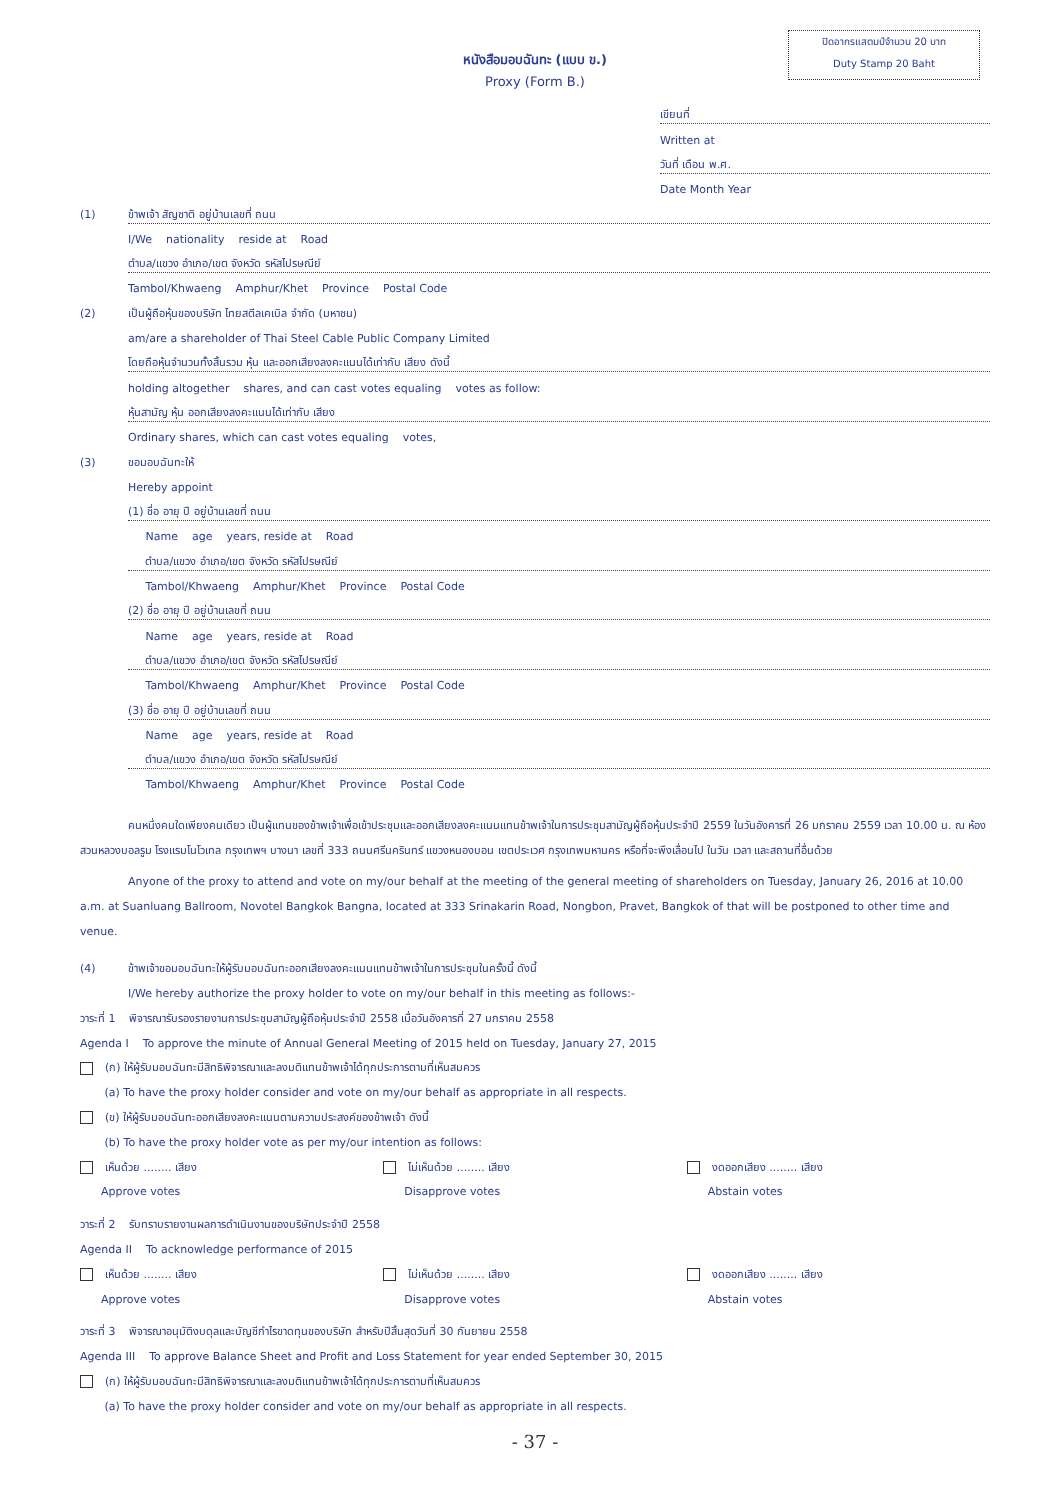ปิดอากรแสตมป์จำนวน 20 บาท
Duty Stamp 20 Baht
หนังสือมอบฉันทะ (แบบ ข.)
Proxy (Form B.)
เขียนที่
Written at
วันที่ เดือน พ.ศ.
Date Month Year
(1) ข้าพเจ้า สัญชาติ อยู่บ้านเลขที่ ถนน
I/We nationality reside at Road
ตำบล/แขวง อำเภอ/เขต จังหวัด รหัสไปรษณีย์
Tambol/Khwaeng Amphur/Khet Province Postal Code
(2) เป็นผู้ถือหุ้นของบริษัท ไทยสตีลเคเบิล จำกัด (มหาชน)
am/are a shareholder of Thai Steel Cable Public Company Limited
โดยถือหุ้นจำนวนทั้งสิ้นรวม หุ้น และออกเสียงลงคะแนนได้เท่ากับ เสียง ดังนี้
holding altogether shares, and can cast votes equaling votes as follow:
หุ้นสามัญ หุ้น ออกเสียงลงคะแนนได้เท่ากับ เสียง
Ordinary shares, which can cast votes equaling votes,
(3) ขอมอบฉันทะให้
Hereby appoint
(1) ชื่อ อายุ ปี อยู่บ้านเลขที่ ถนน
Name age years, reside at Road
ตำบล/แขวง อำเภอ/เขต จังหวัด รหัสไปรษณีย์
Tambol/Khwaeng Amphur/Khet Province Postal Code
(2) ชื่อ อายุ ปี อยู่บ้านเลขที่ ถนน
Name age years, reside at Road
ตำบล/แขวง อำเภอ/เขต จังหวัด รหัสไปรษณีย์
Tambol/Khwaeng Amphur/Khet Province Postal Code
(3) ชื่อ อายุ ปี อยู่บ้านเลขที่ ถนน
Name age years, reside at Road
ตำบล/แขวง อำเภอ/เขต จังหวัด รหัสไปรษณีย์
Tambol/Khwaeng Amphur/Khet Province Postal Code
คนหนึ่งคนใดเพียงคนเดียว เป็นผู้แทนของข้าพเจ้าเพื่อเข้าประชุมและออกเสียงลงคะแนนแทนข้าพเจ้าในการประชุมสามัญผู้ถือหุ้นประจำปี 2559 ในวันอังคารที่ 26 มกราคม 2559 เวลา 10.00 น. ณ ห้องสวนหลวงบอลรูม โรงแรมโนโวเทล กรุงเทพฯ บางนา เลขที่ 333 ถนนศรีนครินทร์ แขวงหนองบอน เขตประเวศ กรุงเทพมหานคร หรือที่จะพึงเลื่อนไป ในวัน เวลา และสถานที่อื่นด้วย
Anyone of the proxy to attend and vote on my/our behalf at the meeting of the general meeting of shareholders on Tuesday, January 26, 2016 at 10.00 a.m. at Suanluang Ballroom, Novotel Bangkok Bangna, located at 333 Srinakarin Road, Nongbon, Pravet, Bangkok of that will be postponed to other time and venue.
(4) ข้าพเจ้าขอมอบฉันทะให้ผู้รับมอบฉันทะออกเสียงลงคะแนนแทนข้าพเจ้าในการประชุมในครั้งนี้ ดังนี้
I/We hereby authorize the proxy holder to vote on my/our behalf in this meeting as follows:-
วาระที่ 1 พิจารณารับรองรายงานการประชุมสามัญผู้ถือหุ้นประจำปี 2558 เมื่อวันอังคารที่ 27 มกราคม 2558
Agenda I To approve the minute of Annual General Meeting of 2015 held on Tuesday, January 27, 2015
(ก) ให้ผู้รับมอบฉันทะมีสิทธิพิจารณาและลงมติแทนข้าพเจ้าได้ทุกประการตามที่เห็นสมควร
(a) To have the proxy holder consider and vote on my/our behalf as appropriate in all respects.
(ข) ให้ผู้รับมอบฉันทะออกเสียงลงคะแนนตามความประสงค์ของข้าพเจ้า ดังนี้
(b) To have the proxy holder vote as per my/our intention as follows:
เห็นด้วย ........ เสียง ไม่เห็นด้วย ........ เสียง งดออกเสียง ........ เสียง
Approve votes Disapprove votes Abstain votes
วาระที่ 2 รับทราบรายงานผลการดำเนินงานของบริษัทประจำปี 2558
Agenda II To acknowledge performance of 2015
เห็นด้วย ........ เสียง ไม่เห็นด้วย ........ เสียง งดออกเสียง ........ เสียง
Approve votes Disapprove votes Abstain votes
วาระที่ 3 พิจารณาอนุมัติงบดุลและบัญชีกำไรขาดทุนของบริษัท สำหรับปีสิ้นสุดวันที่ 30 กันยายน 2558
Agenda III To approve Balance Sheet and Profit and Loss Statement for year ended September 30, 2015
(ก) ให้ผู้รับมอบฉันทะมีสิทธิพิจารณาและลงมติแทนข้าพเจ้าได้ทุกประการตามที่เห็นสมควร
(a) To have the proxy holder consider and vote on my/our behalf as appropriate in all respects.
- 37 -